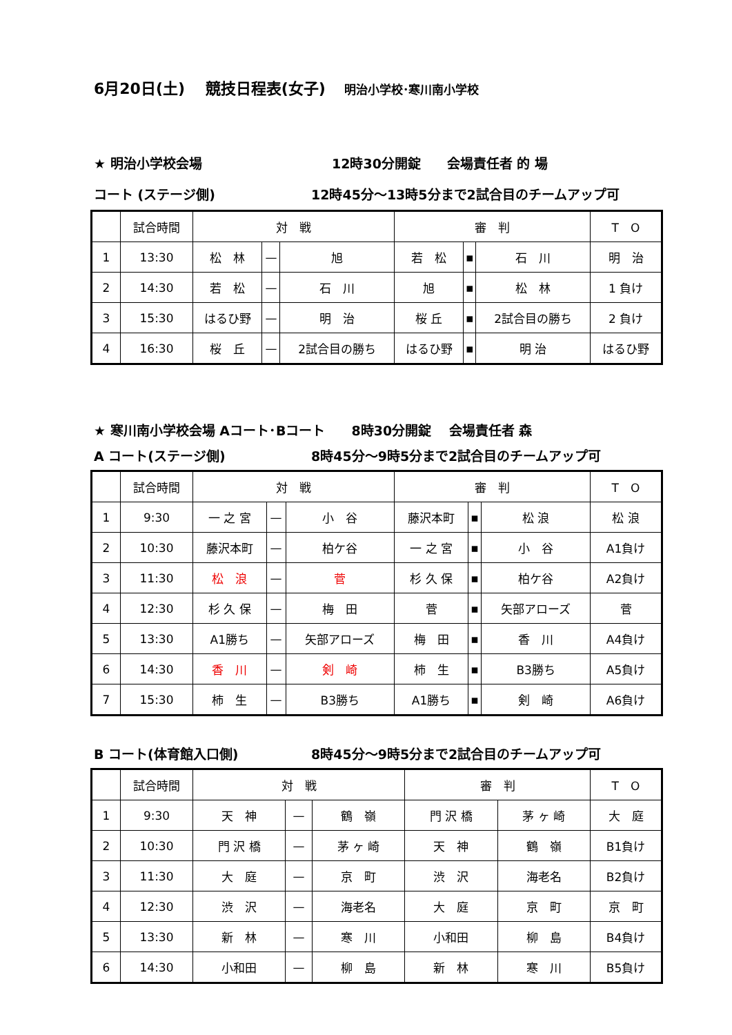6月20日(土)　 競技日程表(女子) 明治小学校･寒川南小学校
★ 明治小学校会場 12時30分開錠　　会場責任者 的 場
コート (ステージ側) 12時45分～13時5分まで2試合目のチームアップ可
| | 試合時間 | 対 戦 | | | 審 判 | | | T O |
| --- | --- | --- | --- | --- | --- | --- | --- | --- |
| 1 | 13:30 | 松 林 | — | 旭 | 若 松 | ▪ | 石 川 | 明 治 |
| 2 | 14:30 | 若 松 | — | 石 川 | 旭 | ▪ | 松 林 | 1 負け |
| 3 | 15:30 | はるひ野 | — | 明 治 | 桜 丘 | ▪ | 2試合目の勝ち | 2 負け |
| 4 | 16:30 | 桜 丘 | — | 2試合目の勝ち | はるひ野 | ▪ | 明 治 | はるひ野 |
★ 寒川南小学校会場 Aコート･Bコート　　8時30分開錠　 会場責任者 森
A コート(ステージ側) 8時45分～9時5分まで2試合目のチームアップ可
| | 試合時間 | 対 戦 | | | 審 判 | | | T O |
| --- | --- | --- | --- | --- | --- | --- | --- | --- |
| 1 | 9:30 | 一 之 宮 | — | 小 谷 | 藤沢本町 | ▪ | 松 浪 | 松 浪 |
| 2 | 10:30 | 藤沢本町 | — | 柏ケ谷 | 一 之 宮 | ▪ | 小 谷 | A1負け |
| 3 | 11:30 | 松 浪 | — | 菅 | 杉 久 保 | ▪ | 柏ケ谷 | A2負け |
| 4 | 12:30 | 杉 久 保 | — | 梅 田 | 菅 | ▪ | 矢部アローズ | 菅 |
| 5 | 13:30 | A1勝ち | — | 矢部アローズ | 梅 田 | ▪ | 香 川 | A4負け |
| 6 | 14:30 | 香 川 | — | 剣 崎 | 柿 生 | ▪ | B3勝ち | A5負け |
| 7 | 15:30 | 柿 生 | — | B3勝ち | A1勝ち | ▪ | 剣 崎 | A6負け |
B コート(体育館入口側) 8時45分～9時5分まで2試合目のチームアップ可
| | 試合時間 | 対 戦 | | | 審 判 | | T O |
| --- | --- | --- | --- | --- | --- | --- | --- |
| 1 | 9:30 | 天 神 | — | 鶴 嶺 | 門 沢 橋 | 茅 ヶ 崎 | 大 庭 |
| 2 | 10:30 | 門 沢 橋 | — | 茅 ヶ 崎 | 天 神 | 鶴 嶺 | B1負け |
| 3 | 11:30 | 大 庭 | — | 京 町 | 渋 沢 | 海老名 | B2負け |
| 4 | 12:30 | 渋 沢 | — | 海老名 | 大 庭 | 京 町 | 京 町 |
| 5 | 13:30 | 新 林 | — | 寒 川 | 小和田 | 柳 島 | B4負け |
| 6 | 14:30 | 小和田 | — | 柳 島 | 新 林 | 寒 川 | B5負け |